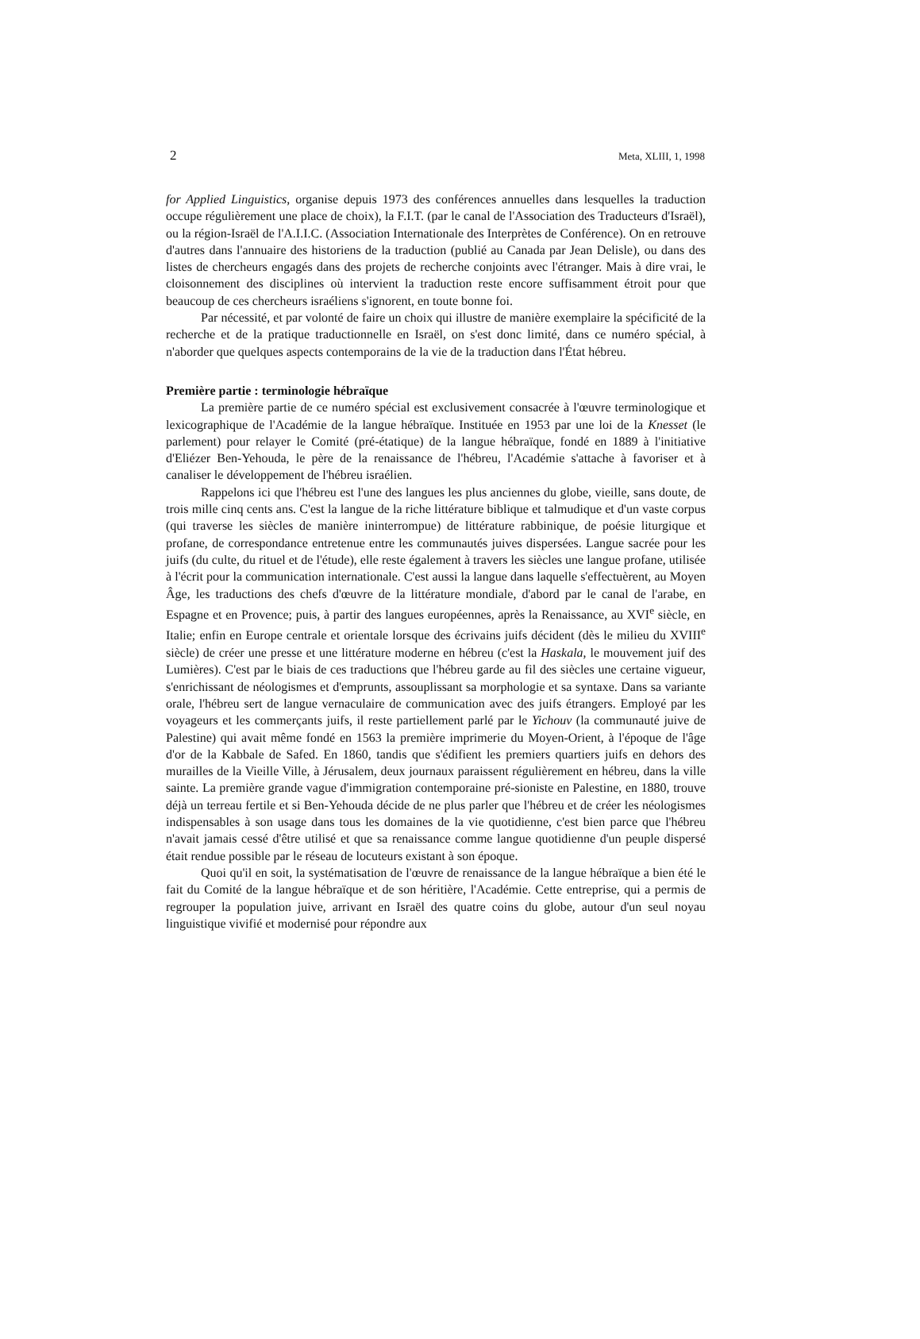2 Meta, XLIII, 1, 1998
for Applied Linguistics, organise depuis 1973 des conférences annuelles dans lesquelles la traduction occupe régulièrement une place de choix), la F.I.T. (par le canal de l'Association des Traducteurs d'Israël), ou la région-Israël de l'A.I.I.C. (Association Internationale des Interprètes de Conférence). On en retrouve d'autres dans l'annuaire des historiens de la traduction (publié au Canada par Jean Delisle), ou dans des listes de chercheurs engagés dans des projets de recherche conjoints avec l'étranger. Mais à dire vrai, le cloisonnement des disciplines où intervient la traduction reste encore suffisamment étroit pour que beaucoup de ces chercheurs israéliens s'ignorent, en toute bonne foi.
Par nécessité, et par volonté de faire un choix qui illustre de manière exemplaire la spécificité de la recherche et de la pratique traductionnelle en Israël, on s'est donc limité, dans ce numéro spécial, à n'aborder que quelques aspects contemporains de la vie de la traduction dans l'État hébreu.
Première partie : terminologie hébraïque
La première partie de ce numéro spécial est exclusivement consacrée à l'œuvre terminologique et lexicographique de l'Académie de la langue hébraïque. Instituée en 1953 par une loi de la Knesset (le parlement) pour relayer le Comité (pré-étatique) de la langue hébraïque, fondé en 1889 à l'initiative d'Eliézer Ben-Yehouda, le père de la renaissance de l'hébreu, l'Académie s'attache à favoriser et à canaliser le développement de l'hébreu israélien.
Rappelons ici que l'hébreu est l'une des langues les plus anciennes du globe, vieille, sans doute, de trois mille cinq cents ans. C'est la langue de la riche littérature biblique et talmudique et d'un vaste corpus (qui traverse les siècles de manière ininterrompue) de littérature rabbinique, de poésie liturgique et profane, de correspondance entretenue entre les communautés juives dispersées. Langue sacrée pour les juifs (du culte, du rituel et de l'étude), elle reste également à travers les siècles une langue profane, utilisée à l'écrit pour la communication internationale. C'est aussi la langue dans laquelle s'effectuèrent, au Moyen Âge, les traductions des chefs d'œuvre de la littérature mondiale, d'abord par le canal de l'arabe, en Espagne et en Provence; puis, à partir des langues européennes, après la Renaissance, au XVI<sup>e</sup> siècle, en Italie; enfin en Europe centrale et orientale lorsque des écrivains juifs décident (dès le milieu du XVIII<sup>e</sup> siècle) de créer une presse et une littérature moderne en hébreu (c'est la Haskala, le mouvement juif des Lumières). C'est par le biais de ces traductions que l'hébreu garde au fil des siècles une certaine vigueur, s'enrichissant de néologismes et d'emprunts, assouplissant sa morphologie et sa syntaxe. Dans sa variante orale, l'hébreu sert de langue vernaculaire de communication avec des juifs étrangers. Employé par les voyageurs et les commerçants juifs, il reste partiellement parlé par le Yichouv (la communauté juive de Palestine) qui avait même fondé en 1563 la première imprimerie du Moyen-Orient, à l'époque de l'âge d'or de la Kabbale de Safed. En 1860, tandis que s'édifient les premiers quartiers juifs en dehors des murailles de la Vieille Ville, à Jérusalem, deux journaux paraissent régulièrement en hébreu, dans la ville sainte. La première grande vague d'immigration contemporaine pré-sioniste en Palestine, en 1880, trouve déjà un terreau fertile et si Ben-Yehouda décide de ne plus parler que l'hébreu et de créer les néologismes indispensables à son usage dans tous les domaines de la vie quotidienne, c'est bien parce que l'hébreu n'avait jamais cessé d'être utilisé et que sa renaissance comme langue quotidienne d'un peuple dispersé était rendue possible par le réseau de locuteurs existant à son époque.
Quoi qu'il en soit, la systématisation de l'œuvre de renaissance de la langue hébraïque a bien été le fait du Comité de la langue hébraïque et de son héritière, l'Académie. Cette entreprise, qui a permis de regrouper la population juive, arrivant en Israël des quatre coins du globe, autour d'un seul noyau linguistique vivifié et modernisé pour répondre aux